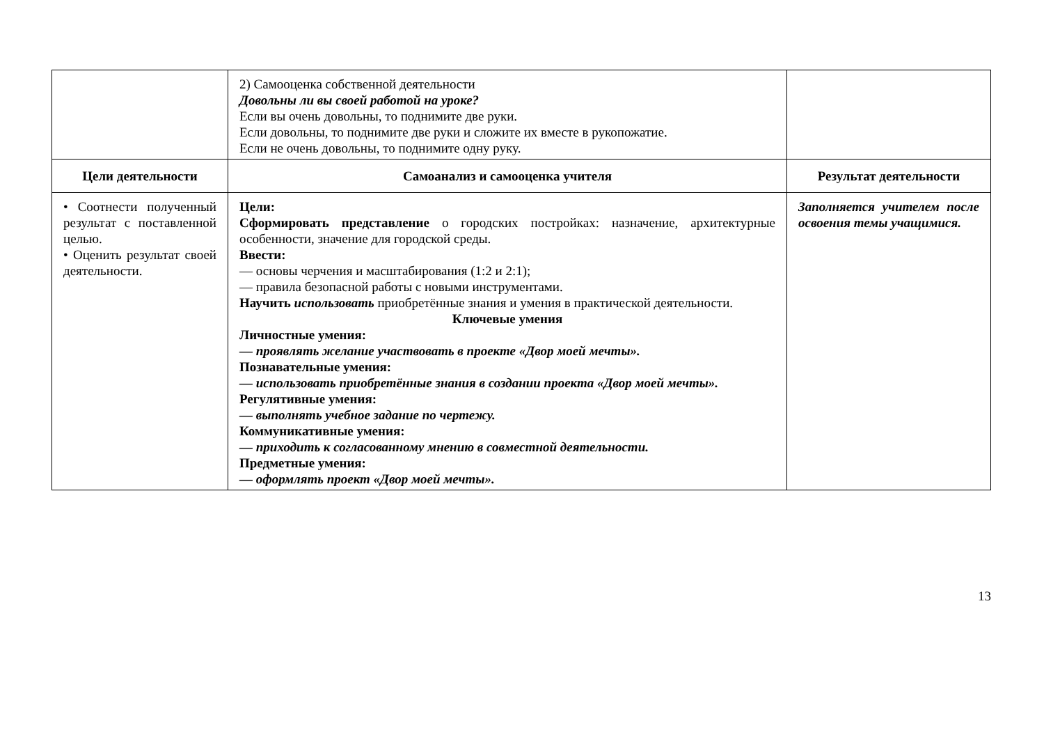| | 2) Самооценка собственной деятельности Довольны ли вы своей работой на уроке? Если вы очень довольны, то поднимите две руки. Если довольны, то поднимите две руки и сложите их вместе в рукопожатие. Если не очень довольны, то поднимите одну руку. | |
| Цели деятельности | Самоанализ и самооценка учителя | Результат деятельности |
| • Соотнести полученный результат с поставленной целью. • Оценить результат своей деятельности. | Цели: Сформировать представление о городских постройках: назначение, архитектурные особенности, значение для городской среды. Ввести: — основы черчения и масштабирования (1:2 и 2:1); — правила безопасной работы с новыми инструментами. Научить использовать приобретённые знания и умения в практической деятельности. Ключевые умения Личностные умения: — проявлять желание участвовать в проекте «Двор моей мечты». Познавательные умения: — использовать приобретённые знания в создании проекта «Двор моей мечты». Регулятивные умения: — выполнять учебное задание по чертежу. Коммуникативные умения: — приходить к согласованному мнению в совместной деятельности. Предметные умения: — оформлять проект «Двор моей мечты». | Заполняется учителем после освоения темы учащимися. |
13